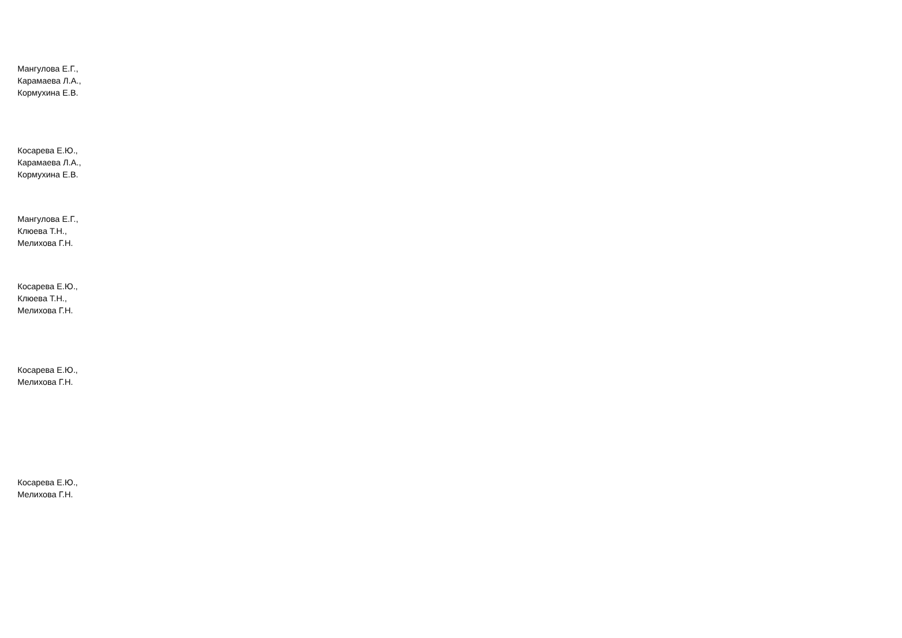Мангулова Е.Г.,
Карамаева Л.А.,
Кормухина Е.В.
Косарева Е.Ю.,
Карамаева Л.А.,
Кормухина Е.В.
Мангулова Е.Г.,
Клюева Т.Н.,
Мелихова Г.Н.
Косарева Е.Ю.,
Клюева Т.Н.,
Мелихова Г.Н.
Косарева Е.Ю.,
Мелихова Г.Н.
Косарева Е.Ю.,
Мелихова Г.Н.